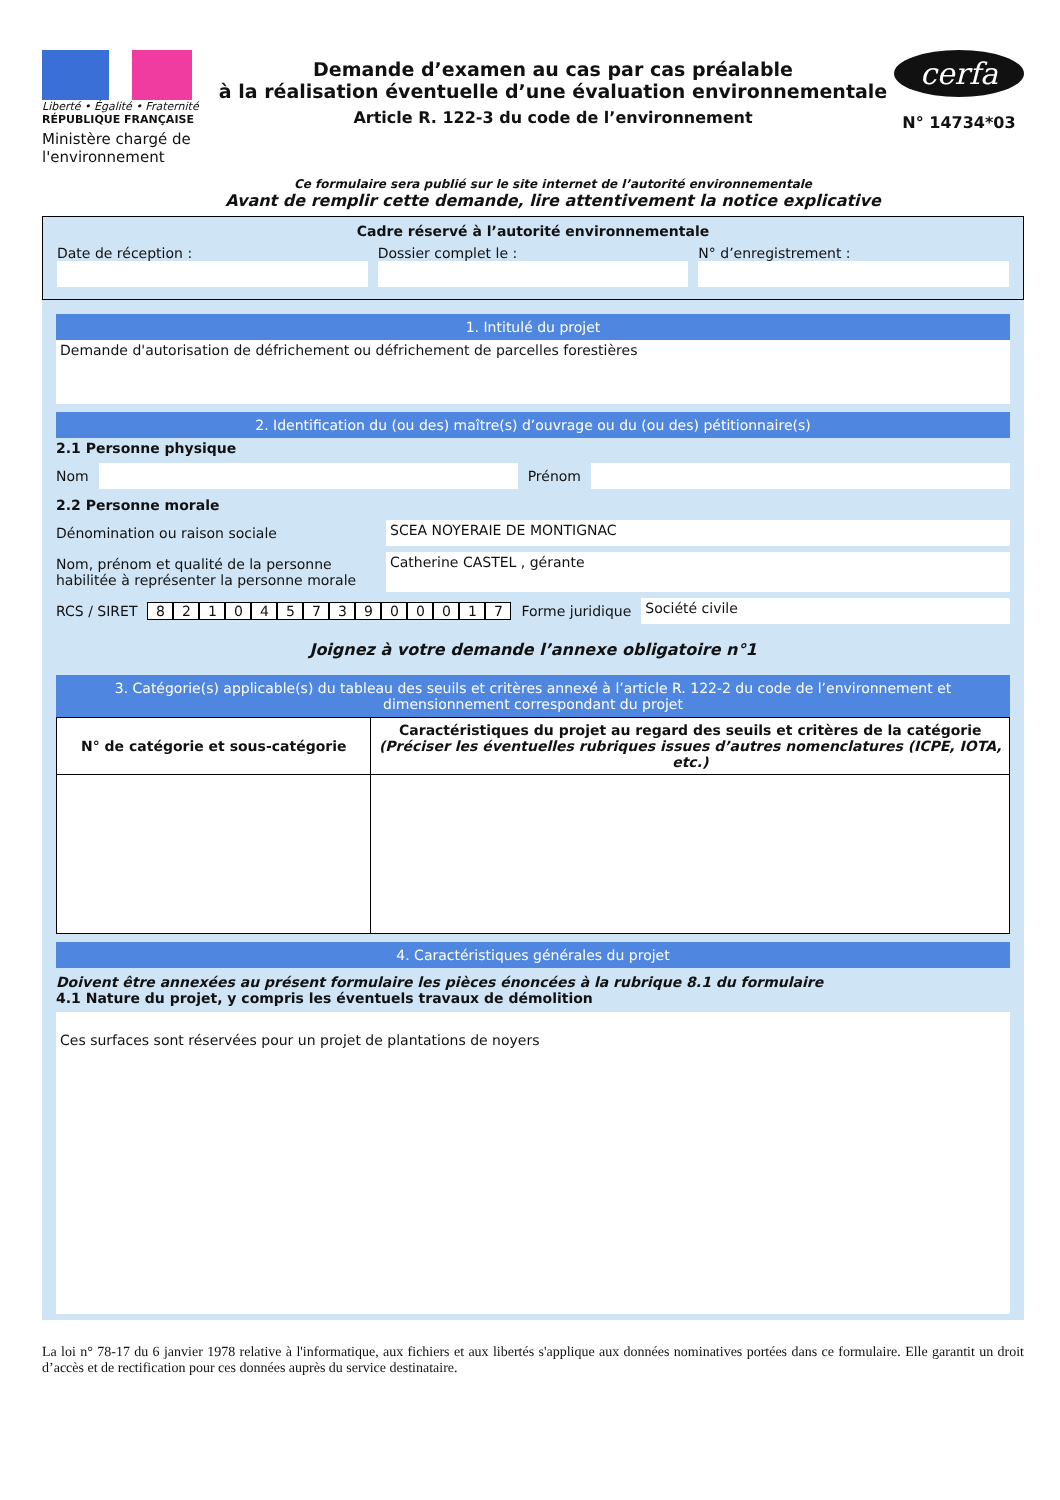Liberté • Égalité • Fraternité
RÉPUBLIQUE FRANÇAISE
Ministère chargé de l'environnement
Demande d’examen au cas par cas préalable
à la réalisation éventuelle d’une évaluation environnementale
Article R. 122-3 du code de l’environnement
Ce formulaire sera publié sur le site internet de l’autorité environnementale
Avant de remplir cette demande, lire attentivement la notice explicative
cerfa
N° 14734*03
Cadre réservé à l’autorité environnementale
Date de réception : Dossier complet le : N° d’enregistrement :
1. Intitulé du projet
Demande d'autorisation de défrichement ou défrichement de parcelles forestières
2. Identification du (ou des) maître(s) d’ouvrage ou du (ou des) pétitionnaire(s)
2.1 Personne physique
Nom
Prénom
2.2 Personne morale
Dénomination ou raison sociale SCEA NOYERAIE DE MONTIGNAC
Nom, prénom et qualité de la personne habilitée à représenter la personne morale
Catherine CASTEL , gérante
RCS / SIRET 82104573900017 Forme juridique
Société civile
Joignez à votre demande l’annexe obligatoire n°1
3. Catégorie(s) applicable(s) du tableau des seuils et critères annexé à l’article R. 122-2 du code de l’environnement et dimensionnement correspondant du projet
| N° de catégorie et sous-catégorie | Caractéristiques du projet au regard des seuils et critères de la catégorie (Préciser les éventuelles rubriques issues d’autres nomenclatures (ICPE, IOTA, etc.) |
| --- | --- |
4. Caractéristiques générales du projet
Doivent être annexées au présent formulaire les pièces énoncées à la rubrique 8.1 du formulaire
4.1 Nature du projet, y compris les éventuels travaux de démolition
Ces surfaces sont réservées pour un projet de plantations de noyers
La loi n° 78-17 du 6 janvier 1978 relative à l'informatique, aux fichiers et aux libertés s'applique aux données nominatives portées dans ce formulaire. Elle garantit un droit d’accès et de rectification pour ces données auprès du service destinataire.